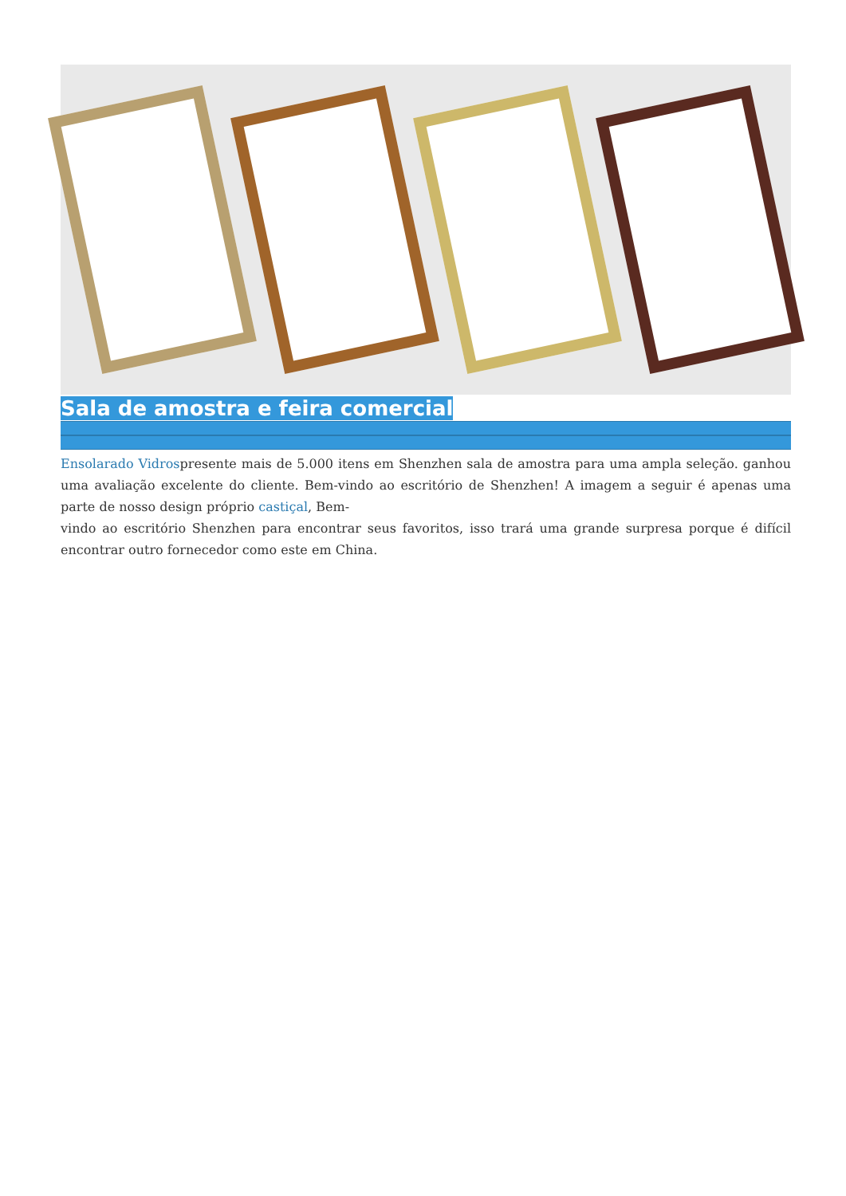Sala de amostra e feira comercial
Ensolarado Vidrospresente mais de 5.000 itens em Shenzhen sala de amostra para uma ampla seleção. ganhou uma avaliação excelente do cliente. Bem-vindo ao escritório de Shenzhen! A imagem a seguir é apenas uma parte de nosso design próprio castiçal, Bem-
vindo ao escritório Shenzhen para encontrar seus favoritos, isso trará uma grande surpresa porque é difícil encontrar outro fornecedor como este em China.